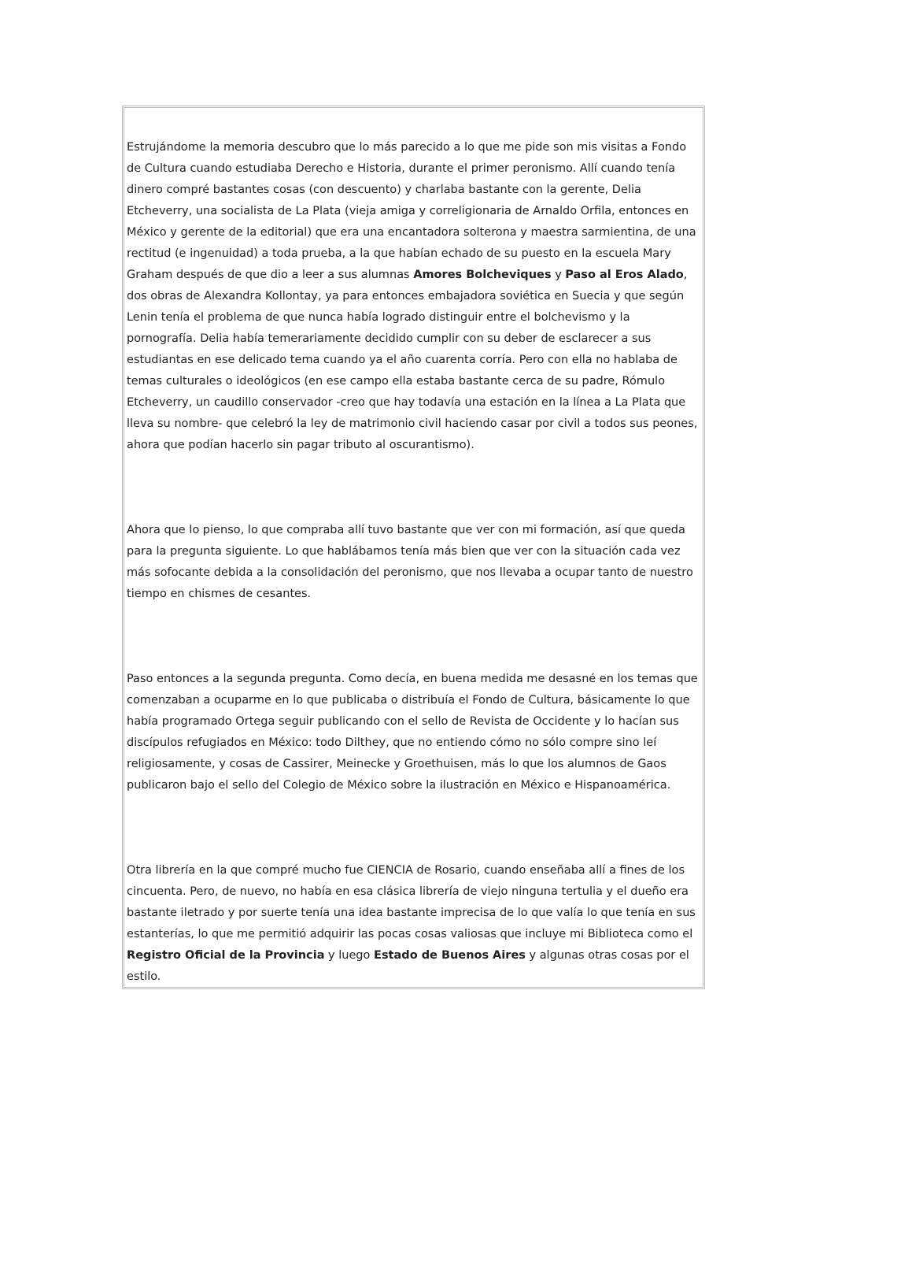Estrujándome la memoria descubro que lo más parecido a lo que me pide son mis visitas a Fondo de Cultura cuando estudiaba Derecho e Historia, durante el primer peronismo. Allí cuando tenía dinero compré bastantes cosas (con descuento) y charlaba bastante con la gerente, Delia Etcheverry, una socialista de La Plata (vieja amiga y correligionaria de Arnaldo Orfila, entonces en México y gerente de la editorial) que era una encantadora solterona y maestra sarmientina, de una rectitud (e ingenuidad) a toda prueba, a la que habían echado de su puesto en la escuela Mary Graham después de que dio a leer a sus alumnas Amores Bolcheviques y Paso al Eros Alado, dos obras de Alexandra Kollontay, ya para entonces embajadora soviética en Suecia y que según Lenin tenía el problema de que nunca había logrado distinguir entre el bolchevismo y la pornografía. Delia había temerariamente decidido cumplir con su deber de esclarecer a sus estudiantas en ese delicado tema cuando ya el año cuarenta corría. Pero con ella no hablaba de temas culturales o ideológicos (en ese campo ella estaba bastante cerca de su padre, Rómulo Etcheverry, un caudillo conservador -creo que hay todavía una estación en la línea a La Plata que lleva su nombre- que celebró la ley de matrimonio civil haciendo casar por civil a todos sus peones, ahora que podían hacerlo sin pagar tributo al oscurantismo).
Ahora que lo pienso, lo que compraba allí tuvo bastante que ver con mi formación, así que queda para la pregunta siguiente. Lo que hablábamos tenía más bien que ver con la situación cada vez más sofocante debida a la consolidación del peronismo, que nos llevaba a ocupar tanto de nuestro tiempo en chismes de cesantes.
Paso entonces a la segunda pregunta. Como decía, en buena medida me desasné en los temas que comenzaban a ocuparme en lo que publicaba o distribuía el Fondo de Cultura, básicamente lo que había programado Ortega seguir publicando con el sello de Revista de Occidente y lo hacían sus discípulos refugiados en México: todo Dilthey, que no entiendo cómo no sólo compre sino leí religiosamente, y cosas de Cassirer, Meinecke y Groethuisen, más lo que los alumnos de Gaos publicaron bajo el sello del Colegio de México sobre la ilustración en México e Hispanoamérica.
Otra librería en la que compré mucho fue CIENCIA de Rosario, cuando enseñaba allí a fines de los cincuenta. Pero, de nuevo, no había en esa clásica librería de viejo ninguna tertulia y el dueño era bastante iletrado y por suerte tenía una idea bastante imprecisa de lo que valía lo que tenía en sus estanterías, lo que me permitió adquirir las pocas cosas valiosas que incluye mi Biblioteca como el Registro Oficial de la Provincia y luego Estado de Buenos Aires y algunas otras cosas por el estilo.